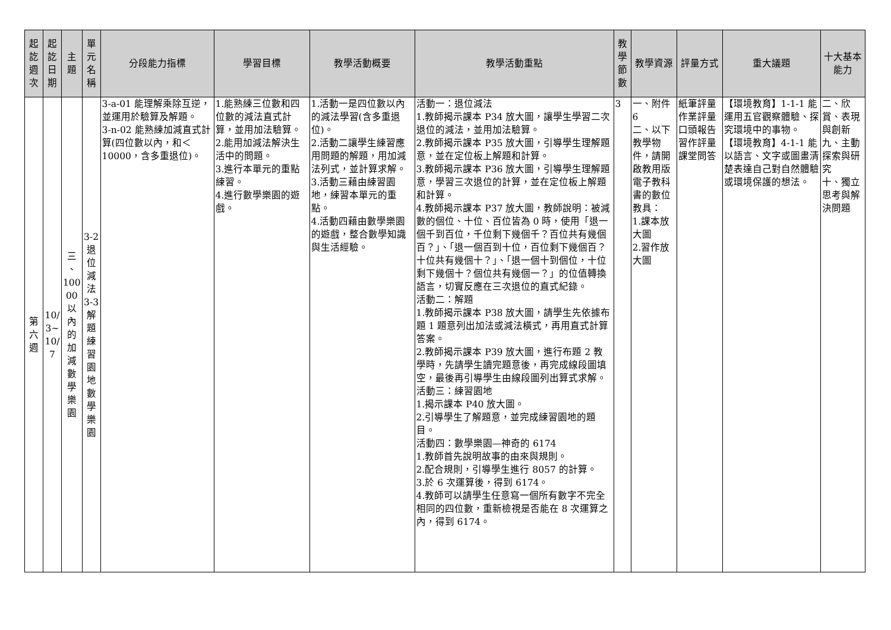| 起 訖 週 次 | 起 訖 日 期 | 主 題 | 單 元 名 稱 | 分段能力指標 | 學習目標 | 教學活動概要 | 教學活動重點 | 教 學 節 數 | 教學資源 | 評量方式 | 重大議題 | 十大基本能力 |
| --- | --- | --- | --- | --- | --- | --- | --- | --- | --- | --- | --- | --- |
| 第 六 週 | 10/ 3~ 10/ 7 | 三 、 100 00 以 內 的 加 減 數 學 樂 園 | 3-2 退 位 減 法 3-3 解 題 練 習 園 地 數 學 樂 園 | 3-a-01 能理解乘除互逆，並運用於驗算及解題。 3-n-02 能熟練加減直式計算(四位數以內，和＜10000，含多重退位)。 | 1.能熟練三位數和四位數的減法直式計算，並用加法驗算。 2.能用加減法解決生活中的問題。 3.進行本單元的重點練習。 4.進行數學樂園的遊戲。 | 1.活動一是四位數以內的減法學習(含多重退位)。 2.活動二讓學生練習應用問題的解題，用加減法列式，並計算求解。 3.活動三藉由練習園地，練習本單元的重點。 4.活動四藉由數學樂園的遊戲，整合數學知識與生活經驗。 | 活動一：退位減法 1.教師揭示課本 P34 放大圖，讓學生學習二次退位的減法，並用加法驗算。 2.教師揭示課本 P35 放大圖，引導學生理解題意，並在定位板上解題和計算。 3.教師揭示課本 P36 放大圖，引導學生理解題意，學習三次退位的計算，並在定位板上解題和計算。 4.教師揭示課本 P37 放大圖，教師說明：被減數的個位、十位、百位皆為 0 時，使用「退一個千到百位，千位剩下幾個千？百位共有幾個百？」、「退一個百到十位，百位剩下幾個百？十位共有幾個十？」、「退一個十到個位，十位剩下幾個十？個位共有幾個一？」的位值轉換語言，切實反應在三次退位的直式紀錄。 活動二：解題 1.教師揭示課本 P38 放大圖，請學生先依據布題 1 題意列出加法或減法橫式，再用直式計算答案。 2.教師揭示課本 P39 放大圖，進行布題 2 教學時，先請學生讀完題意後，再完成線段圖填空，最後再引導學生由線段圖列出算式求解。 活動三：練習園地 1.揭示課本 P40 放大圖。 2.引導學生了解題意，並完成練習園地的題目。 活動四：數學樂園—神奇的 6174 1.教師首先說明故事的由來與規則。 2.配合規則，引導學生進行 8057 的計算。 3.於 6 次運算後，得到 6174。 4.教師可以請學生任意寫一個所有數字不完全相同的四位數，重新檢視是否能在 8 次運算之內，得到 6174。 | 3 | 一、附件6 二、以下教學物件，請開啟教用版電子教科書的數位教具： 1.課本放大圖 2.習作放大圖 | 紙筆評量 作業評量 口頭報告 習作評量 課堂問答 | 【環境教育】1-1-1 能運用五官觀察體驗、探究環境中的事物。 【環境教育】4-1-1 能以語言、文字或圖畫清楚表達自己對自然體驗或環境保護的想法。 | 二、欣賞、表現與創新 九、主動探索與研究 十、獨立思考與解決問題 |